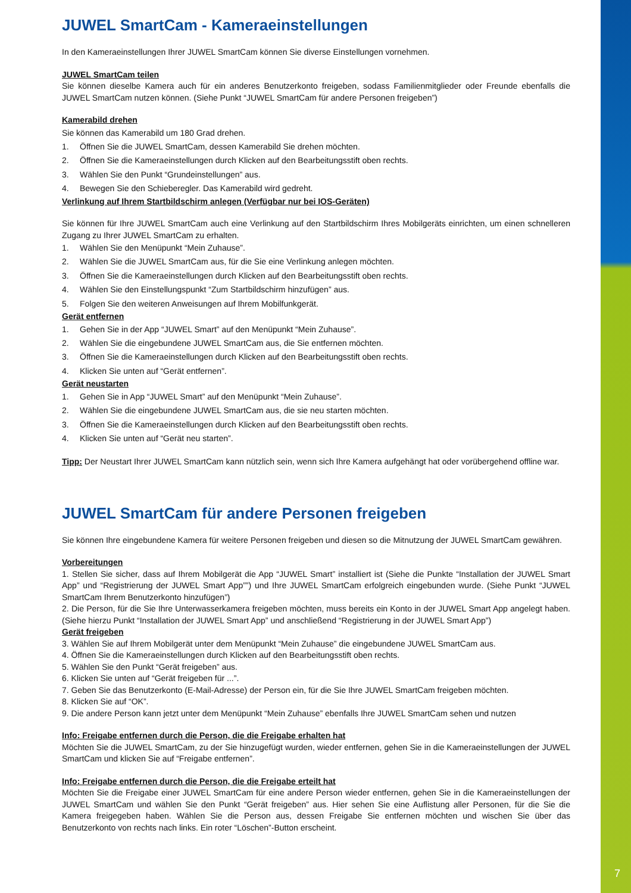7
JUWEL SmartCam - Kameraeinstellungen
In den Kameraeinstellungen Ihrer JUWEL SmartCam können Sie diverse Einstellungen vornehmen.
JUWEL SmartCam teilen
Sie können dieselbe Kamera auch für ein anderes Benutzerkonto freigeben, sodass Familienmitglieder oder Freunde ebenfalls die JUWEL SmartCam nutzen können. (Siehe Punkt “JUWEL SmartCam für andere Personen freigeben”)
Kamerabild drehen
Sie können das Kamerabild um 180 Grad drehen.
1. Öffnen Sie die JUWEL SmartCam, dessen Kamerabild Sie drehen möchten.
2. Öffnen Sie die Kameraeinstellungen durch Klicken auf den Bearbeitungsstift oben rechts.
3. Wählen Sie den Punkt “Grundeinstellungen” aus.
4. Bewegen Sie den Schieberegler. Das Kamerabild wird gedreht.
Verlinkung auf Ihrem Startbildschirm anlegen (Verfügbar nur bei IOS-Geräten)
Sie können für Ihre JUWEL SmartCam auch eine Verlinkung auf den Startbildschirm Ihres Mobilgeräts einrichten, um einen schnelleren Zugang zu Ihrer JUWEL SmartCam zu erhalten.
1. Wählen Sie den Menüpunkt “Mein Zuhause”.
2. Wählen Sie die JUWEL SmartCam aus, für die Sie eine Verlinkung anlegen möchten.
3. Öffnen Sie die Kameraeinstellungen durch Klicken auf den Bearbeitungsstift oben rechts.
4. Wählen Sie den Einstellungspunkt “Zum Startbildschirm hinzufügen” aus.
5. Folgen Sie den weiteren Anweisungen auf Ihrem Mobilfunkgerät.
Gerät entfernen
1. Gehen Sie in der App “JUWEL Smart” auf den Menüpunkt “Mein Zuhause”.
2. Wählen Sie die eingebundene JUWEL SmartCam aus, die Sie entfernen möchten.
3. Öffnen Sie die Kameraeinstellungen durch Klicken auf den Bearbeitungsstift oben rechts.
4. Klicken Sie unten auf “Gerät entfernen”.
Gerät neustarten
1. Gehen Sie in App “JUWEL Smart” auf den Menüpunkt “Mein Zuhause”.
2. Wählen Sie die eingebundene JUWEL SmartCam aus, die sie neu starten möchten.
3. Öffnen Sie die Kameraeinstellungen durch Klicken auf den Bearbeitungsstift oben rechts.
4. Klicken Sie unten auf “Gerät neu starten”.
Tipp: Der Neustart Ihrer JUWEL SmartCam kann nützlich sein, wenn sich Ihre Kamera aufgehängt hat oder vorübergehend offline war.
JUWEL SmartCam für andere Personen freigeben
Sie können Ihre eingebundene Kamera für weitere Personen freigeben und diesen so die Mitnutzung der JUWEL SmartCam gewähren.
Vorbereitungen
1. Stellen Sie sicher, dass auf Ihrem Mobilgerät die App “JUWEL Smart” installiert ist (Siehe die Punkte “Installation der JUWEL Smart App” und “Registrierung der JUWEL Smart App””) und Ihre JUWEL SmartCam erfolgreich eingebunden wurde. (Siehe Punkt “JUWEL SmartCam Ihrem Benutzerkonto hinzufügen”)
2. Die Person, für die Sie Ihre Unterwasserkamera freigeben möchten, muss bereits ein Konto in der JUWEL Smart App angelegt haben. (Siehe hierzu Punkt “Installation der JUWEL Smart App” und anschließend “Registrierung in der JUWEL Smart App”)
Gerät freigeben
3. Wählen Sie auf Ihrem Mobilgerät unter dem Menüpunkt “Mein Zuhause” die eingebundene JUWEL SmartCam aus.
4. Öffnen Sie die Kameraeinstellungen durch Klicken auf den Bearbeitungsstift oben rechts.
5. Wählen Sie den Punkt “Gerät freigeben” aus.
6. Klicken Sie unten auf “Gerät freigeben für ...”.
7. Geben Sie das Benutzerkonto (E-Mail-Adresse) der Person ein, für die Sie Ihre JUWEL SmartCam freigeben möchten.
8. Klicken Sie auf “OK”.
9. Die andere Person kann jetzt unter dem Menüpunkt “Mein Zuhause” ebenfalls Ihre JUWEL SmartCam sehen und nutzen
Info: Freigabe entfernen durch die Person, die die Freigabe erhalten hat
Möchten Sie die JUWEL SmartCam, zu der Sie hinzugefügt wurden, wieder entfernen, gehen Sie in die Kameraeinstellungen der JUWEL SmartCam und klicken Sie auf “Freigabe entfernen”.
Info: Freigabe entfernen durch die Person, die die Freigabe erteilt hat
Möchten Sie die Freigabe einer JUWEL SmartCam für eine andere Person wieder entfernen, gehen Sie in die Kameraeinstellungen der JUWEL SmartCam und wählen Sie den Punkt “Gerät freigeben” aus. Hier sehen Sie eine Auflistung aller Personen, für die Sie die Kamera freigegeben haben. Wählen Sie die Person aus, dessen Freigabe Sie entfernen möchten und wischen Sie über das Benutzerkonto von rechts nach links. Ein roter “Löschen”-Button erscheint.